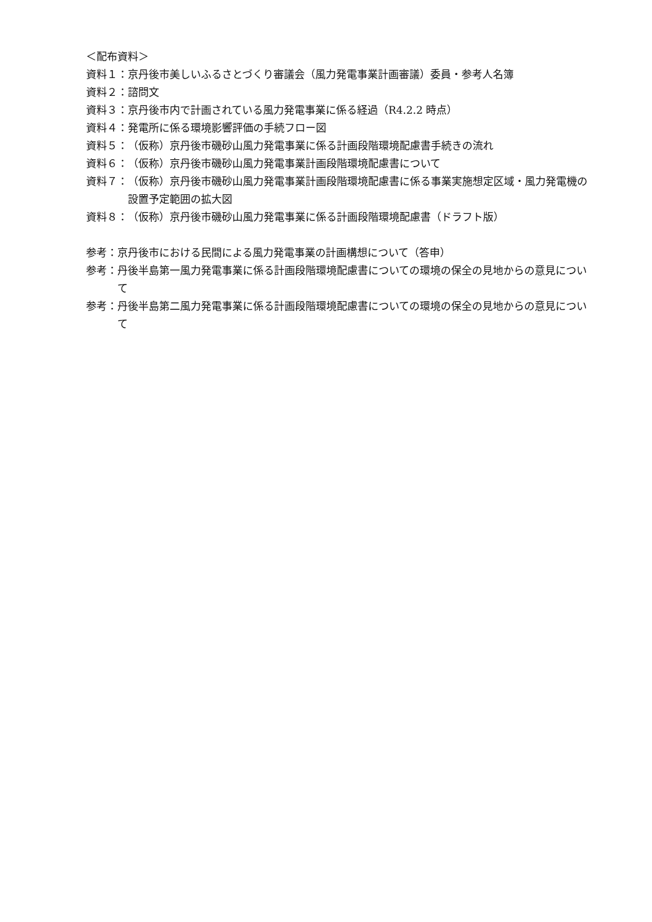＜配布資料＞
資料１： 京丹後市美しいふるさとづくり審議会（風力発電事業計画審議）委員・参考人名簿
資料２： 諮問文
資料３： 京丹後市内で計画されている風力発電事業に係る経過（R4.2.2 時点）
資料４： 発電所に係る環境影響評価の手続フロー図
資料５： （仮称）京丹後市磯砂山風力発電事業に係る計画段階環境配慮書手続きの流れ
資料６： （仮称）京丹後市磯砂山風力発電事業計画段階環境配慮書について
資料７： （仮称）京丹後市磯砂山風力発電事業計画段階環境配慮書に係る事業実施想定区域・風力発電機の設置予定範囲の拡大図
資料８： （仮称）京丹後市磯砂山風力発電事業に係る計画段階環境配慮書（ドラフト版）
参考： 京丹後市における民間による風力発電事業の計画構想について（答申）
参考： 丹後半島第一風力発電事業に係る計画段階環境配慮書についての環境の保全の見地からの意見について
参考： 丹後半島第二風力発電事業に係る計画段階環境配慮書についての環境の保全の見地からの意見について